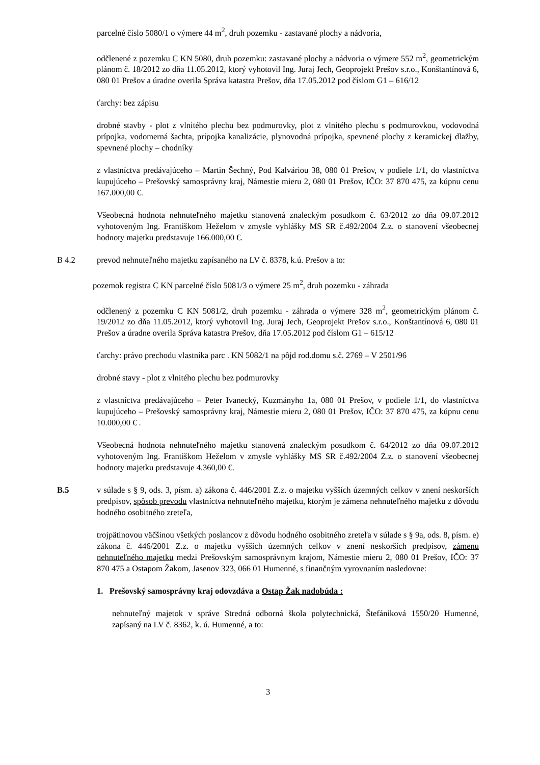parcelné číslo 5080/1 o výmere 44 m<sup>2</sup>, druh pozemku - zastavané plochy a nádvoria,
odčlenené z pozemku C KN 5080, druh pozemku: zastavané plochy a nádvoria o výmere 552 m<sup>2</sup>, geometrickým plánom č. 18/2012 zo dňa 11.05.2012, ktorý vyhotovil Ing. Juraj Jech, Geoprojekt Prešov s.r.o., Konštantínová 6, 080 01 Prešov a úradne overila Správa katastra Prešov, dňa 17.05.2012 pod číslom G1 – 616/12
ťarchy: bez zápisu
drobné stavby - plot z vlnitého plechu bez podmurovky, plot z vlnitého plechu s podmurovkou, vodovodná prípojka, vodomerná šachta, prípojka kanalizácie, plynovodná prípojka, spevnené plochy z keramickej dlažby, spevnené plochy – chodníky
z vlastníctva predávajúceho – Martin Šechný, Pod Kalváriou 38, 080 01 Prešov, v podiele 1/1, do vlastníctva kupujúceho – Prešovský samosprávny kraj, Námestie mieru 2, 080 01 Prešov, IČO: 37 870 475, za kúpnu cenu 167.000,00 €.
Všeobecná hodnota nehnuteľného majetku stanovená znaleckým posudkom č. 63/2012 zo dňa 09.07.2012 vyhotoveným Ing. Františkom Heželom v zmysle vyhlášky MS SR č.492/2004 Z.z. o stanovení všeobecnej hodnoty majetku predstavuje 166.000,00 €.
B 4.2 prevod nehnuteľného majetku zapísaného na LV č. 8378, k.ú. Prešov a to:
pozemok registra C KN parcelné číslo 5081/3 o výmere 25 m<sup>2</sup>, druh pozemku - záhrada
odčlenený z pozemku C KN 5081/2, druh pozemku - záhrada o výmere 328 m<sup>2</sup>, geometrickým plánom č. 19/2012 zo dňa 11.05.2012, ktorý vyhotovil Ing. Juraj Jech, Geoprojekt Prešov s.r.o., Konštantínová 6, 080 01 Prešov a úradne overila Správa katastra Prešov, dňa 17.05.2012 pod číslom G1 – 615/12
ťarchy: právo prechodu vlastníka parc . KN 5082/1 na pôjd rod.domu s.č. 2769 – V 2501/96
drobné stavy - plot z vlnitého plechu bez podmurovky
z vlastníctva predávajúceho – Peter Ivanecký, Kuzmányho 1a, 080 01 Prešov, v podiele 1/1, do vlastníctva kupujúceho – Prešovský samosprávny kraj, Námestie mieru 2, 080 01 Prešov, IČO: 37 870 475, za kúpnu cenu 10.000,00 € .
Všeobecná hodnota nehnuteľného majetku stanovená znaleckým posudkom č. 64/2012 zo dňa 09.07.2012 vyhotoveným Ing. Františkom Heželom v zmysle vyhlášky MS SR č.492/2004 Z.z. o stanovení všeobecnej hodnoty majetku predstavuje 4.360,00 €.
B.5 v súlade s § 9, ods. 3, písm. a) zákona č. 446/2001 Z.z. o majetku vyšších územných celkov v znení neskorších predpisov, spôsob prevodu vlastníctva nehnuteľného majetku, ktorým je zámena nehnuteľného majetku z dôvodu hodného osobitného zreteľa,
trojpätinovou väčšinou všetkých poslancov z dôvodu hodného osobitného zreteľa v súlade s § 9a, ods. 8, písm. e) zákona č. 446/2001 Z.z. o majetku vyšších územných celkov v znení neskorších predpisov, zámenu nehnuteľného majetku medzi Prešovským samosprávnym krajom, Námestie mieru 2, 080 01 Prešov, IČO: 37 870 475 a Ostapom Žakom, Jasenov 323, 066 01 Humenné, s finančným vyrovnaním nasledovne:
1. Prešovský samosprávny kraj odovzdáva a Ostap Žak nadobúda :
nehnuteľný majetok v správe Stredná odborná škola polytechnická, Štefániková 1550/20 Humenné, zapísaný na LV č. 8362, k. ú. Humenné, a to:
3